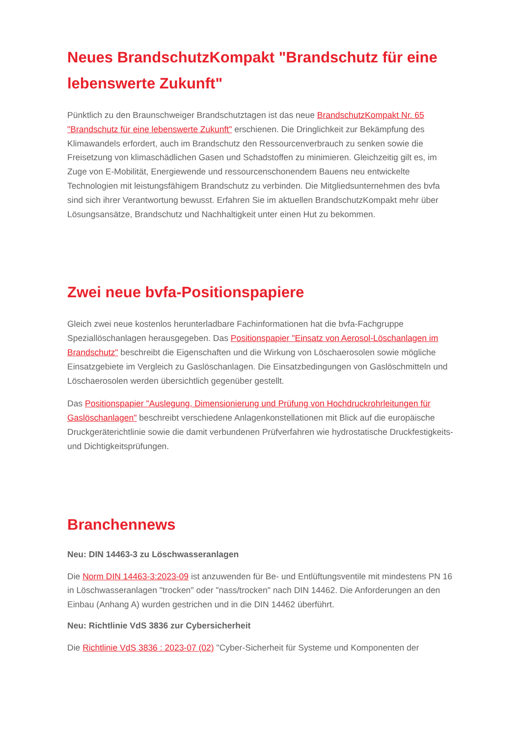Neues BrandschutzKompakt "Brandschutz für eine lebenswerte Zukunft"
Pünktlich zu den Braunschweiger Brandschutztagen ist das neue BrandschutzKompakt Nr. 65 "Brandschutz für eine lebenswerte Zukunft" erschienen. Die Dringlichkeit zur Bekämpfung des Klimawandels erfordert, auch im Brandschutz den Ressourcenverbrauch zu senken sowie die Freisetzung von klimaschädlichen Gasen und Schadstoffen zu minimieren. Gleichzeitig gilt es, im Zuge von E-Mobilität, Energiewende und ressourcenschonendem Bauens neu entwickelte Technologien mit leistungsfähigem Brandschutz zu verbinden. Die Mitgliedsunternehmen des bvfa sind sich ihrer Verantwortung bewusst. Erfahren Sie im aktuellen BrandschutzKompakt mehr über Lösungsansätze, Brandschutz und Nachhaltigkeit unter einen Hut zu bekommen.
Zwei neue bvfa-Positionspapiere
Gleich zwei neue kostenlos herunterladbare Fachinformationen hat die bvfa-Fachgruppe Speziallöschanlagen herausgegeben. Das Positionspapier "Einsatz von Aerosol-Löschanlagen im Brandschutz" beschreibt die Eigenschaften und die Wirkung von Löschaerosolen sowie mögliche Einsatzgebiete im Vergleich zu Gaslöschanlagen. Die Einsatzbedingungen von Gaslöschmitteln und Löschaerosolen werden übersichtlich gegenüber gestellt.
Das Positionspapier "Auslegung, Dimensionierung und Prüfung von Hochdruckrohrleitungen für Gaslöschanlagen" beschreibt verschiedene Anlagenkonstellationen mit Blick auf die europäische Druckgeräterichtlinie sowie die damit verbundenen Prüfverfahren wie hydrostatische Druckfestigkeits- und Dichtigkeitsprüfungen.
Branchennews
Neu: DIN 14463-3 zu Löschwasseranlagen
Die Norm DIN 14463-3:2023-09 ist anzuwenden für Be- und Entlüftungsventile mit mindestens PN 16 in Löschwasseranlagen "trocken" oder "nass/trocken" nach DIN 14462. Die Anforderungen an den Einbau (Anhang A) wurden gestrichen und in die DIN 14462 überführt.
Neu: Richtlinie VdS 3836 zur Cybersicherheit
Die Richtlinie VdS 3836 : 2023-07 (02) "Cyber-Sicherheit für Systeme und Komponenten der